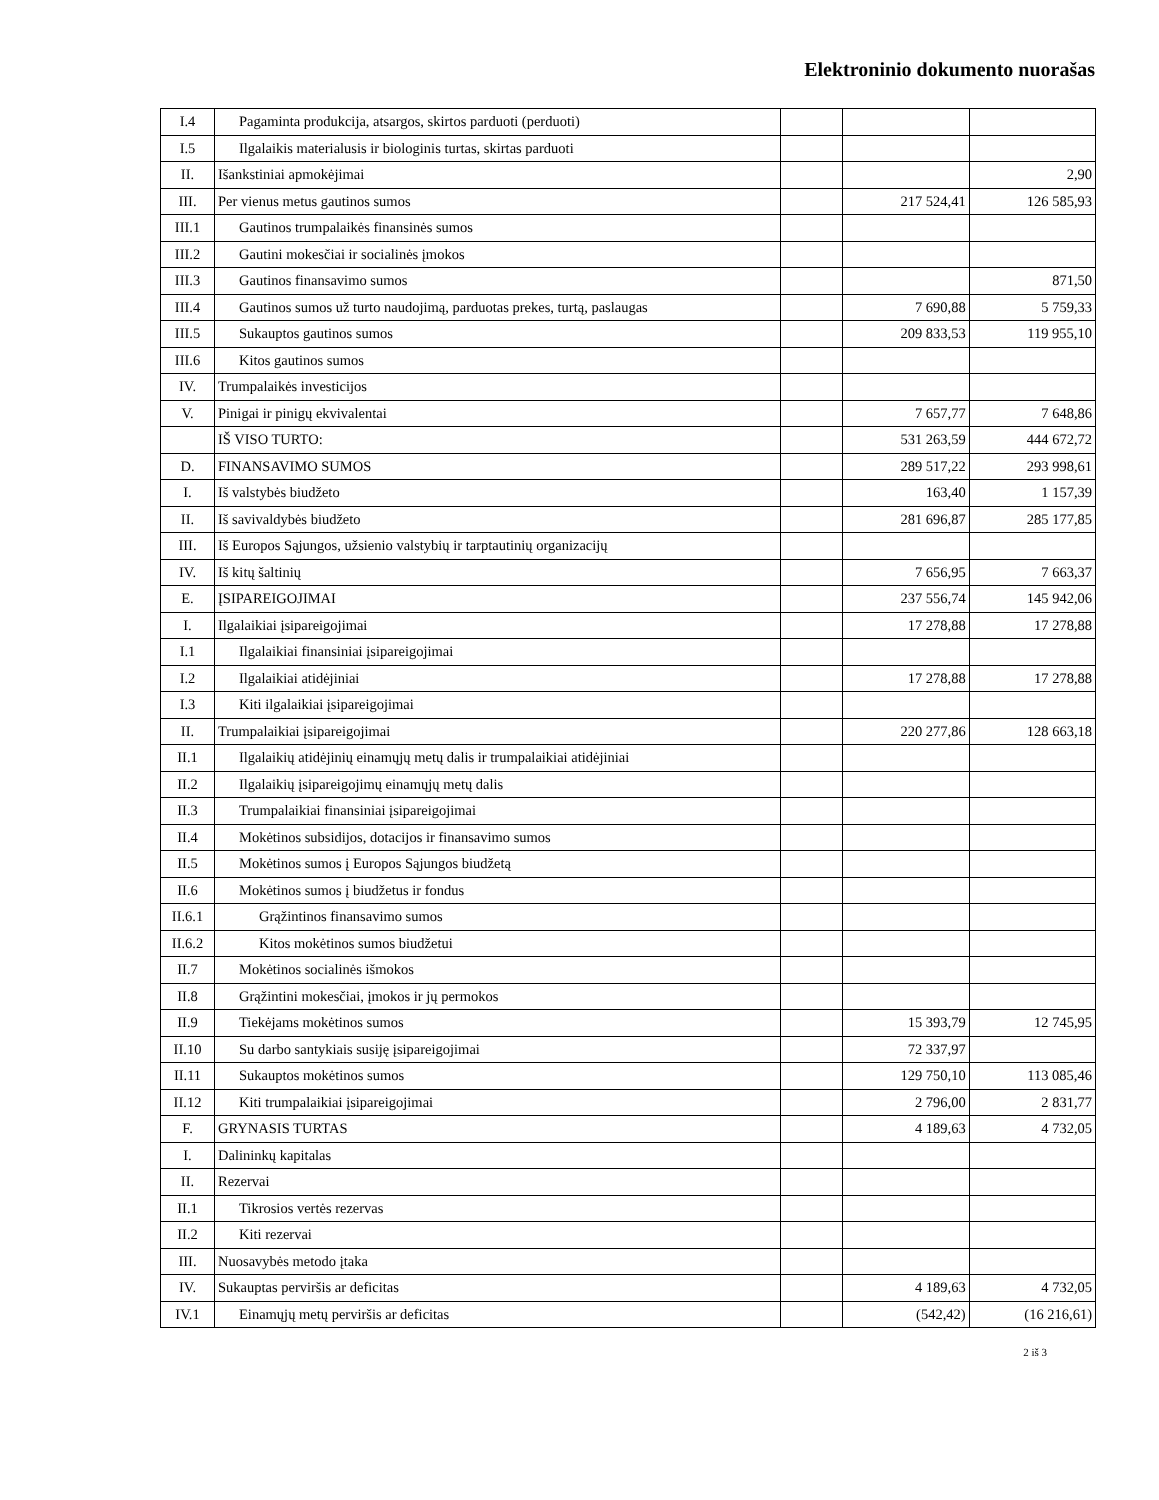Elektroninio dokumento nuorašas
| I.4 | Pagaminta produkcija, atsargos, skirtos parduoti (perduoti) | | | |
| I.5 | Ilgalaikis materialusis ir biologinis turtas, skirtas parduoti | | | |
| II. | Išankstiniai apmokėjimai | | | 2,90 |
| III. | Per vienus metus gautinos sumos | | 217 524,41 | 126 585,93 |
| III.1 | Gautinos trumpalaikės finansinės sumos | | | |
| III.2 | Gautini mokesčiai ir socialinės įmokos | | | |
| III.3 | Gautinos finansavimo sumos | | | 871,50 |
| III.4 | Gautinos sumos už turto naudojimą, parduotas prekes, turtą, paslaugas | | 7 690,88 | 5 759,33 |
| III.5 | Sukauptos gautinos sumos | | 209 833,53 | 119 955,10 |
| III.6 | Kitos gautinos sumos | | | |
| IV. | Trumpalaikės investicijos | | | |
| V. | Pinigai ir pinigų ekvivalentai | | 7 657,77 | 7 648,86 |
| | IŠ VISO TURTO: | | 531 263,59 | 444 672,72 |
| D. | FINANSAVIMO SUMOS | | 289 517,22 | 293 998,61 |
| I. | Iš valstybės biudžeto | | 163,40 | 1 157,39 |
| II. | Iš savivaldybės biudžeto | | 281 696,87 | 285 177,85 |
| III. | Iš Europos Sąjungos, užsienio valstybių ir tarptautinių organizacijų | | | |
| IV. | Iš kitų šaltinių | | 7 656,95 | 7 663,37 |
| E. | ĮSIPAREIGOJIMAI | | 237 556,74 | 145 942,06 |
| I. | Ilgalaikiai įsipareigojimai | | 17 278,88 | 17 278,88 |
| I.1 | Ilgalaikiai finansiniai įsipareigojimai | | | |
| I.2 | Ilgalaikiai atidėjiniai | | 17 278,88 | 17 278,88 |
| I.3 | Kiti ilgalaikiai įsipareigojimai | | | |
| II. | Trumpalaikiai įsipareigojimai | | 220 277,86 | 128 663,18 |
| II.1 | Ilgalaikių atidėjinių einamųjų metų dalis ir trumpalaikiai atidėjiniai | | | |
| II.2 | Ilgalaikių įsipareigojimų einamųjų metų dalis | | | |
| II.3 | Trumpalaikiai finansiniai įsipareigojimai | | | |
| II.4 | Mokėtinos subsidijos, dotacijos ir finansavimo sumos | | | |
| II.5 | Mokėtinos sumos į Europos Sąjungos biudžetą | | | |
| II.6 | Mokėtinos sumos į biudžetus ir fondus | | | |
| II.6.1 | Grąžintinos finansavimo sumos | | | |
| II.6.2 | Kitos mokėtinos sumos biudžetui | | | |
| II.7 | Mokėtinos socialinės išmokos | | | |
| II.8 | Grąžintini mokesčiai, įmokos ir jų permokos | | | |
| II.9 | Tiekėjams mokėtinos sumos | | 15 393,79 | 12 745,95 |
| II.10 | Su darbo santykiais susiję įsipareigojimai | | 72 337,97 | |
| II.11 | Sukauptos mokėtinos sumos | | 129 750,10 | 113 085,46 |
| II.12 | Kiti trumpalaikiai įsipareigojimai | | 2 796,00 | 2 831,77 |
| F. | GRYNASIS TURTAS | | 4 189,63 | 4 732,05 |
| I. | Dalininkų kapitalas | | | |
| II. | Rezervai | | | |
| II.1 | Tikrosios vertės rezervas | | | |
| II.2 | Kiti rezervai | | | |
| III. | Nuosavybės metodo įtaka | | | |
| IV. | Sukauptas perviršis ar deficitas | | 4 189,63 | 4 732,05 |
| IV.1 | Einamųjų metų perviršis ar deficitas | | (542,42) | (16 216,61) |
2 iš 3